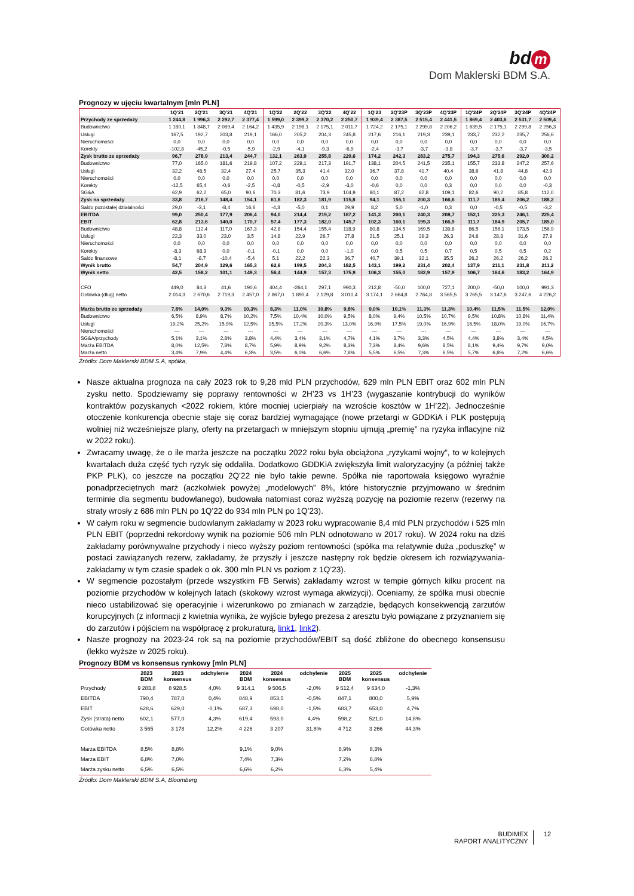bd m
Dom Maklerski BDM S.A.
Prognozy w ujęciu kwartalnym [mln PLN]
| | 1Q'21 | 2Q'21 | 3Q'21 | 4Q'21 | 1Q'22 | 2Q'22 | 3Q'22 | 4Q'22 | 1Q'23 | 2Q'23P | 3Q'23P | 4Q'23P | 1Q'24P | 2Q'24P | 3Q'24P | 4Q'24P |
| --- | --- | --- | --- | --- | --- | --- | --- | --- | --- | --- | --- | --- | --- | --- | --- | --- |
| Przychody ze sprzedaży | 1 244,8 | 1 996,3 | 2 292,7 | 2 377,4 | 1 599,0 | 2 399,2 | 2 370,2 | 2 250,7 | 1 939,4 | 2 387,5 | 2 515,4 | 2 441,5 | 1 869,4 | 2 403,6 | 2 531,7 | 2 509,4 |
| Budownictwo | 1 180,1 | 1 848,7 | 2 089,4 | 2 164,2 | 1 435,9 | 2 198,1 | 2 175,1 | 2 011,7 | 1 724,2 | 2 175,1 | 2 299,8 | 2 206,2 | 1 639,5 | 2 175,1 | 2 299,8 | 2 256,3 |
| Usługi | 167,5 | 192,7 | 203,8 | 219,1 | 166,0 | 205,2 | 204,3 | 245,8 | 217,6 | 216,1 | 219,3 | 239,1 | 233,7 | 232,2 | 235,7 | 256,6 |
| Nieruchomości | 0,0 | 0,0 | 0,0 | 0,0 | 0,0 | 0,0 | 0,0 | 0,0 | 0,0 | 0,0 | 0,0 | 0,0 | 0,0 | 0,0 | 0,0 | 0,0 |
| Korekty | -102,8 | -45,2 | -0,5 | -5,9 | -2,9 | -4,1 | -9,3 | -6,9 | -2,4 | -3,7 | -3,7 | -3,8 | -3,7 | -3,7 | -3,7 | -3,5 |
| Zysk brutto ze sprzedaży | 96,7 | 278,9 | 213,4 | 244,7 | 132,1 | 263,9 | 255,8 | 220,6 | 174,2 | 242,3 | 283,2 | 275,7 | 194,3 | 275,6 | 292,0 | 300,2 |
| Budownictwo | 77,0 | 165,0 | 181,6 | 219,8 | 107,2 | 229,1 | 217,3 | 191,7 | 138,1 | 204,5 | 241,5 | 235,1 | 155,7 | 233,8 | 247,2 | 257,6 |
| Usługi | 32,2 | 48,5 | 32,4 | 27,4 | 25,7 | 35,3 | 41,4 | 32,0 | 36,7 | 37,8 | 41,7 | 40,4 | 38,6 | 41,8 | 44,8 | 42,9 |
| Nieruchomości | 0,0 | 0,0 | 0,0 | 0,0 | 0,0 | 0,0 | 0,0 | 0,0 | 0,0 | 0,0 | 0,0 | 0,0 | 0,0 | 0,0 | 0,0 | 0,0 |
| Korekty | -12,5 | 65,4 | -0,6 | -2,5 | -0,8 | -0,5 | -2,9 | -3,0 | -0,6 | 0,0 | 0,0 | 0,3 | 0,0 | 0,0 | 0,0 | -0,3 |
| SG&A | 62,9 | 62,2 | 65,0 | 90,6 | 70,3 | 81,6 | 73,9 | 104,9 | 80,1 | 87,2 | 82,8 | 109,1 | 82,6 | 90,2 | 85,8 | 112,0 |
| Zysk na sprzedaży | 33,8 | 216,7 | 148,4 | 154,1 | 61,8 | 182,3 | 181,9 | 115,8 | 94,1 | 155,1 | 200,3 | 166,6 | 111,7 | 185,4 | 206,2 | 188,2 |
| Saldo pozostałej działalności | 29,0 | -3,1 | -8,4 | 16,6 | -4,3 | -5,0 | 0,1 | 29,9 | 8,2 | 5,0 | -1,0 | 0,3 | 0,0 | -0,5 | -0,5 | -3,2 |
| EBITDA | 99,0 | 250,4 | 177,9 | 206,4 | 94,0 | 214,4 | 219,2 | 187,2 | 141,3 | 200,1 | 240,3 | 208,7 | 152,1 | 225,3 | 246,1 | 225,4 |
| EBIT | 62,8 | 213,6 | 140,0 | 170,7 | 57,4 | 177,3 | 182,0 | 145,7 | 102,3 | 160,1 | 199,3 | 166,9 | 111,7 | 184,9 | 205,7 | 185,0 |
| Budownictwo | 48,8 | 112,4 | 117,0 | 167,3 | 42,8 | 154,4 | 155,4 | 118,9 | 80,8 | 134,5 | 169,5 | 139,8 | 86,5 | 156,1 | 173,5 | 156,9 |
| Usługi | 22,3 | 33,0 | 23,0 | 3,5 | 14,8 | 22,9 | 26,7 | 27,8 | 21,5 | 25,1 | 29,3 | 26,3 | 24,6 | 28,3 | 31,6 | 27,9 |
| Nieruchomości | 0,0 | 0,0 | 0,0 | 0,0 | 0,0 | 0,0 | 0,0 | 0,0 | 0,0 | 0,0 | 0,0 | 0,0 | 0,0 | 0,0 | 0,0 | 0,0 |
| Korekty | -8,3 | 68,3 | 0,0 | -0,1 | -0,1 | 0,0 | 0,0 | -1,0 | 0,0 | 0,5 | 0,5 | 0,7 | 0,5 | 0,5 | 0,5 | 0,2 |
| Saldo finansowe | -8,1 | -8,7 | -10,4 | -5,4 | 5,1 | 22,2 | 22,3 | 36,7 | 40,7 | 39,1 | 32,1 | 35,5 | 26,2 | 26,2 | 26,2 | 26,2 |
| Wynik brutto | 54,7 | 204,9 | 129,6 | 165,3 | 62,6 | 199,5 | 204,3 | 182,5 | 143,1 | 199,2 | 231,4 | 202,4 | 137,9 | 211,1 | 231,8 | 211,2 |
| Wynik netto | 42,5 | 158,2 | 101,1 | 149,3 | 56,4 | 144,9 | 157,3 | 175,9 | 106,3 | 155,0 | 182,9 | 157,9 | 106,7 | 164,6 | 183,2 | 164,9 |
| CFO | 449,0 | 84,3 | 41,6 | 190,6 | 404,4 | -264,1 | 297,1 | 990,3 | 212,8 | -50,0 | 100,0 | 727,1 | 200,0 | -50,0 | 100,0 | 991,3 |
| Gotówka (dług) netto | 2 014,3 | 2 670,6 | 2 719,3 | 2 457,0 | 2 867,0 | 1 890,4 | 2 129,8 | 3 010,4 | 3 174,1 | 2 664,8 | 2 764,8 | 3 565,5 | 3 765,5 | 3 147,6 | 3 247,6 | 4 226,2 |
| Marża brutto ze sprzedaży | 7,8% | 14,0% | 9,3% | 10,3% | 8,3% | 11,0% | 10,8% | 9,8% | 9,0% | 10,1% | 11,3% | 11,3% | 10,4% | 11,5% | 11,5% | 12,0% |
| Budownictwo | 6,5% | 8,9% | 8,7% | 10,2% | 7,5% | 10,4% | 10,0% | 9,5% | 8,0% | 9,4% | 10,5% | 10,7% | 9,5% | 10,8% | 10,8% | 11,4% |
| Usługi | 19,2% | 25,2% | 15,9% | 12,5% | 15,5% | 17,2% | 20,3% | 13,0% | 16,9% | 17,5% | 19,0% | 16,9% | 16,5% | 18,0% | 19,0% | 16,7% |
| Nieruchomości | --- | --- | --- | --- | --- | --- | --- | --- | --- | --- | --- | --- | --- | --- | --- | --- |
| SG&A/przychody | 5,1% | 3,1% | 2,8% | 3,8% | 4,4% | 3,4% | 3,1% | 4,7% | 4,1% | 3,7% | 3,3% | 4,5% | 4,4% | 3,8% | 3,4% | 4,5% |
| Marża EBITDA | 8,0% | 12,5% | 7,8% | 8,7% | 5,9% | 8,9% | 9,2% | 8,3% | 7,3% | 8,4% | 9,6% | 8,5% | 8,1% | 9,4% | 9,7% | 9,0% |
| Marża netto | 3,4% | 7,9% | 4,4% | 6,3% | 3,5% | 6,0% | 6,6% | 7,8% | 5,5% | 6,5% | 7,3% | 6,5% | 5,7% | 6,8% | 7,2% | 6,6% |
Źródło: Dom Maklerski BDM S.A, spółka,
Nasze aktualna prognoza na cały 2023 rok to 9,28 mld PLN przychodów, 629 mln PLN EBIT oraz 602 mln PLN zysku netto. Spodziewamy się poprawy rentowności w 2H’23 vs 1H’23 (wygaszanie kontrybucji do wyników kontraktów pozyskanych <2022 rokiem, które mocniej ucierpiały na wzroście kosztów w 1H’22). Jednocześnie otoczenie konkurencja obecnie staje się coraz bardziej wymagające (nowe przetargi w GDDKiA i PLK postępują wolniej niż wcześniejsze plany, oferty na przetargach w mniejszym stopniu ujmują „premię” na ryzyka inflacyjne niż w 2022 roku).
Zwracamy uwagę, że o ile marża jeszcze na początku 2022 roku była obciążona „ryzykami wojny”, to w kolejnych kwartałach duża część tych ryzyk się oddaliła. Dodatkowo GDDKiA zwiększyła limit waloryzacyjny (a później także PKP PLK), co jeszcze na początku 2Q’22 nie było takie pewne. Spółka nie raportowała księgowo wyraźnie ponadprzeciętnych marż (aczkolwiek powyżej „modelowych” 8%, które historycznie przyjmowano w średnim terminie dla segmentu budowlanego), budowała natomiast coraz wyższą pozycję na poziomie rezerw (rezerwy na straty wrosły z 686 mln PLN po 1Q’22 do 934 mln PLN po 1Q’23).
W całym roku w segmencie budowlanym zakładamy w 2023 roku wypracowanie 8,4 mld PLN przychodów i 525 mln PLN EBIT (poprzedni rekordowy wynik na poziomie 506 mln PLN odnotowano w 2017 roku). W 2024 roku na dziś zakładamy porównywalne przychody i nieco wyższy poziom rentowności (spółka ma relatywnie duża „poduszkę” w postaci zawiązanych rezerw, zakładamy, że przyszły i jeszcze następny rok będzie okresem ich rozwiązywania- zakładamy w tym czasie spadek o ok. 300 mln PLN vs poziom z 1Q’23).
W segmencie pozostałym (przede wszystkim FB Serwis) zakładamy wzrost w tempie górnych kilku procent na poziomie przychodów w kolejnych latach (skokowy wzrost wymaga akwizycji). Oceniamy, że spółka musi obecnie nieco ustabilizować się operacyjnie i wizerunkowo po zmianach w zarządzie, będących konsekwencją zarzutów korupcyjnych (z informacji z kwietnia wynika, że wyjście byłego prezesa z aresztu było powiązane z przyznaniem się do zarzutów i pójściem na współpracę z prokuraturą, link1, link2).
Nasze prognozy na 2023-24 rok są na poziomie przychodów/EBIT są dość zbliżone do obecnego konsensusu (lekko wyższe w 2025 roku).
Prognozy BDM vs konsensus rynkowy [mln PLN]
| | 2023 BDM | 2023 konsensus | odchylenie | 2024 BDM | 2024 konsensus | odchylenie | 2025 BDM | 2025 konsensus | odchylenie |
| --- | --- | --- | --- | --- | --- | --- | --- | --- | --- |
| Przychody | 9 283,8 | 8 928,5 | 4,0% | 9 314,1 | 9 506,5 | -2,0% | 9 512,4 | 9 634,0 | -1,3% |
| EBITDA | 790,4 | 787,0 | 0,4% | 848,9 | 853,5 | -0,5% | 847,1 | 800,0 | 5,9% |
| EBIT | 628,6 | 629,0 | -0,1% | 687,3 | 698,0 | -1,5% | 683,7 | 653,0 | 4,7% |
| Zysk (strata) netto | 602,1 | 577,0 | 4,3% | 619,4 | 593,0 | 4,4% | 598,2 | 521,0 | 14,8% |
| Gotówka netto | 3 565 | 3 178 | 12,2% | 4 226 | 3 207 | 31,8% | 4 712 | 3 266 | 44,3% |
| Marża EBITDA | 8,5% | 8,8% | | 9,1% | 9,0% | | 8,9% | 8,3% | |
| Marża EBIT | 6,8% | 7,0% | | 7,4% | 7,3% | | 7,2% | 6,8% | |
| Marża zysku netto | 6,5% | 6,5% | | 6,6% | 6,2% | | 6,3% | 5,4% | |
Źródło: Dom Maklerski BDM S.A, Bloomberg
BUDIMEX
RAPORT ANALITYCZNY
12